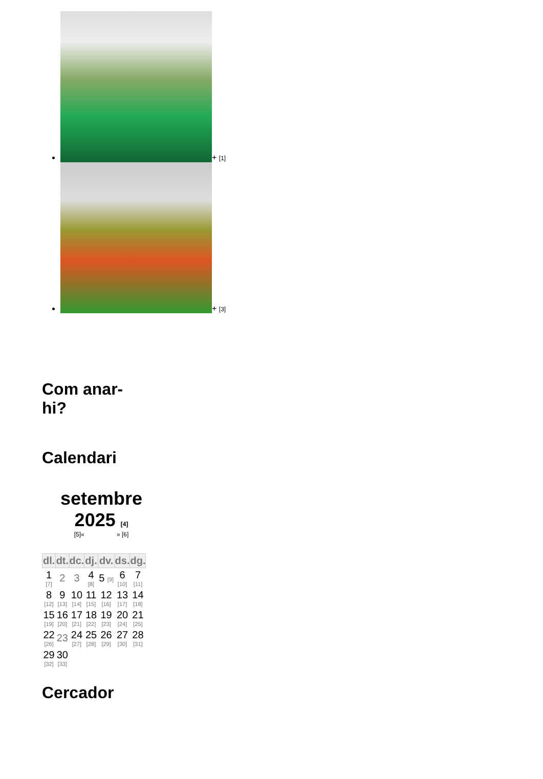+ [1]
+ [3]
Com anar-
hi?
Calendari
setembre 2025 [4]
[5]« » [6]
| dl. | dt. | dc. | dj. | dv. | ds. | dg. |
| --- | --- | --- | --- | --- | --- | --- |
| 1 [7] | 2 | 3 | 4 [8] | 5 [9] | 6 [10] | 7 [11] |
| 8 [12] | 9 [13] | 10 [14] | 11 [15] | 12 [16] | 13 [17] | 14 [18] |
| 15 [19] | 16 [20] | 17 [21] | 18 [22] | 19 [23] | 20 [24] | 21 [25] |
| 22 [26] | 23 | 24 [27] | 25 [28] | 26 [29] | 27 [30] | 28 [31] |
| 29 [32] | 30 [33] | | | | | |
Cercador